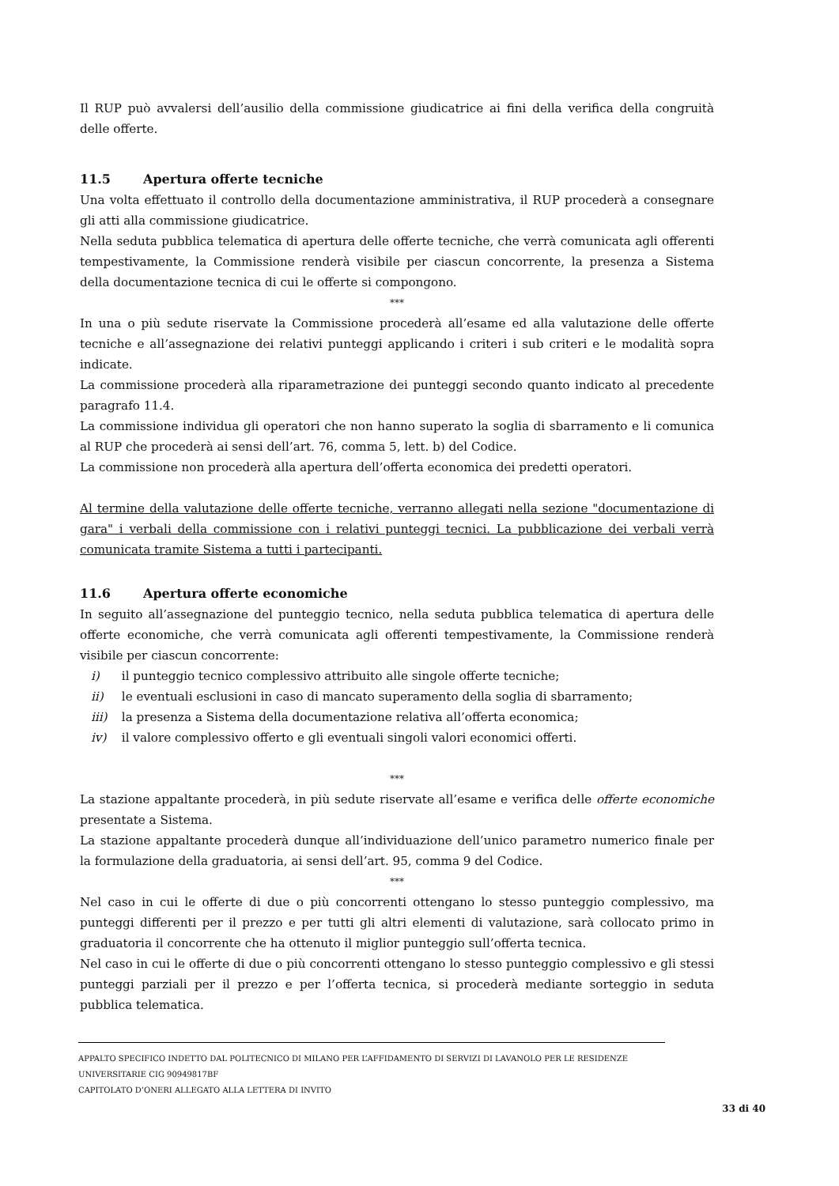Il RUP può avvalersi dell’ausilio della commissione giudicatrice ai fini della verifica della congruità delle offerte.
11.5 Apertura offerte tecniche
Una volta effettuato il controllo della documentazione amministrativa, il RUP procederà a consegnare gli atti alla commissione giudicatrice.
Nella seduta pubblica telematica di apertura delle offerte tecniche, che verrà comunicata agli offerenti tempestivamente, la Commissione renderà visibile per ciascun concorrente, la presenza a Sistema della documentazione tecnica di cui le offerte si compongono.
***
In una o più sedute riservate la Commissione procederà all’esame ed alla valutazione delle offerte tecniche e all’assegnazione dei relativi punteggi applicando i criteri i sub criteri e le modalità sopra indicate.
La commissione procederà alla riparametrazione dei punteggi secondo quanto indicato al precedente paragrafo 11.4.
La commissione individua gli operatori che non hanno superato la soglia di sbarramento e li comunica al RUP che procederà ai sensi dell’art. 76, comma 5, lett. b) del Codice.
La commissione non procederà alla apertura dell’offerta economica dei predetti operatori.
Al termine della valutazione delle offerte tecniche, verranno allegati nella sezione "documentazione di gara" i verbali della commissione con i relativi punteggi tecnici. La pubblicazione dei verbali verrà comunicata tramite Sistema a tutti i partecipanti.
11.6 Apertura offerte economiche
In seguito all’assegnazione del punteggio tecnico, nella seduta pubblica telematica di apertura delle offerte economiche, che verrà comunicata agli offerenti tempestivamente, la Commissione renderà visibile per ciascun concorrente:
i) il punteggio tecnico complessivo attribuito alle singole offerte tecniche;
ii) le eventuali esclusioni in caso di mancato superamento della soglia di sbarramento;
iii) la presenza a Sistema della documentazione relativa all’offerta economica;
iv) il valore complessivo offerto e gli eventuali singoli valori economici offerti.
***
La stazione appaltante procederà, in più sedute riservate all’esame e verifica delle offerte economiche presentate a Sistema.
La stazione appaltante procederà dunque all’individuazione dell’unico parametro numerico finale per la formulazione della graduatoria, ai sensi dell’art. 95, comma 9 del Codice.
***
Nel caso in cui le offerte di due o più concorrenti ottengano lo stesso punteggio complessivo, ma punteggi differenti per il prezzo e per tutti gli altri elementi di valutazione, sarà collocato primo in graduatoria il concorrente che ha ottenuto il miglior punteggio sull’offerta tecnica.
Nel caso in cui le offerte di due o più concorrenti ottengano lo stesso punteggio complessivo e gli stessi punteggi parziali per il prezzo e per l’offerta tecnica, si procederà mediante sorteggio in seduta pubblica telematica.
APPALTO SPECIFICO INDETTO DAL POLITECNICO DI MILANO PER L’AFFIDAMENTO DI SERVIZI DI LAVANOLO PER LE RESIDENZE UNIVERSITARIE CIG 90949817BF
CAPITOLATO D’ONERI ALLEGATO ALLA LETTERA DI INVITO
33 di 40